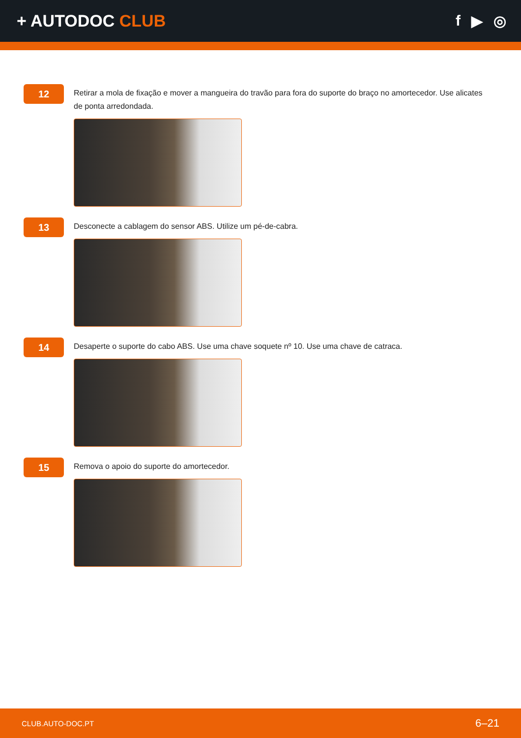+ AUTODOC CLUB f ▶ ◎
12
Retirar a mola de fixação e mover a mangueira do travão para fora do suporte do braço no amortecedor. Use alicates de ponta arredondada.
13
Desconecte a cablagem do sensor ABS. Utilize um pé-de-cabra.
14
Desaperte o suporte do cabo ABS. Use uma chave soquete nº 10. Use uma chave de catraca.
15
Remova o apoio do suporte do amortecedor.
CLUB.AUTO-DOC.PT 6–21